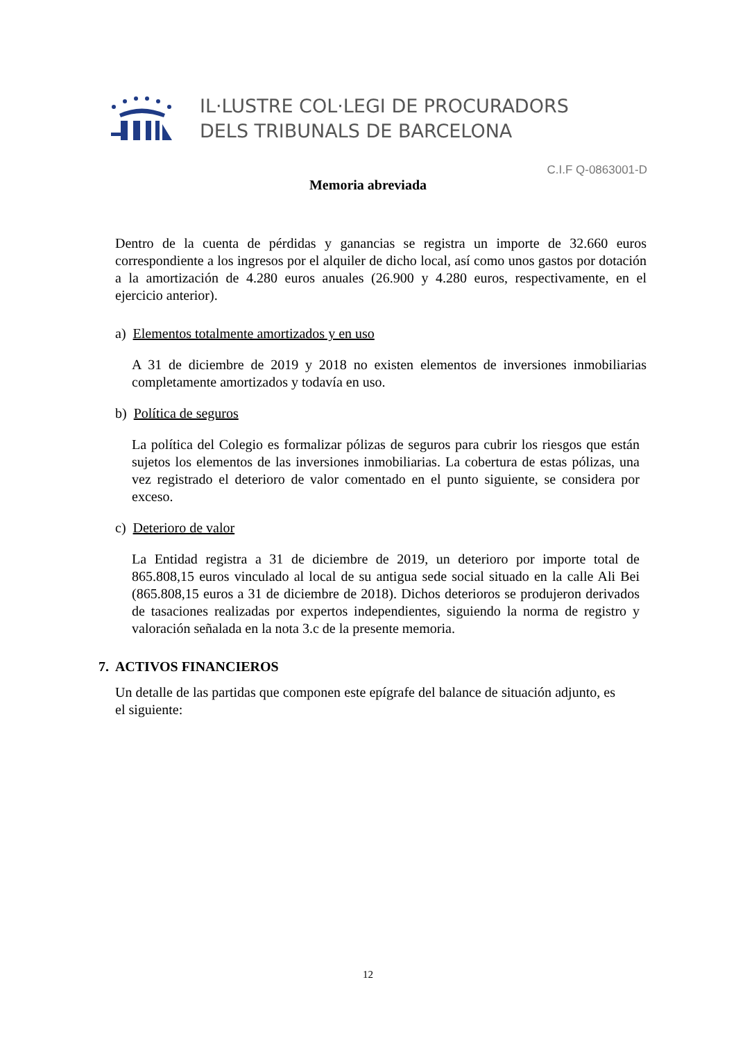IL·LUSTRE COL·LEGI DE PROCURADORS
DELS TRIBUNALS DE BARCELONA
C.I.F Q-0863001-D
Memoria abreviada
Dentro de la cuenta de pérdidas y ganancias se registra un importe de 32.660 euros correspondiente a los ingresos por el alquiler de dicho local, así como unos gastos por dotación a la amortización de 4.280 euros anuales (26.900 y 4.280 euros, respectivamente, en el ejercicio anterior).
a) Elementos totalmente amortizados y en uso
A 31 de diciembre de 2019 y 2018 no existen elementos de inversiones inmobiliarias completamente amortizados y todavía en uso.
b) Política de seguros
La política del Colegio es formalizar pólizas de seguros para cubrir los riesgos que están sujetos los elementos de las inversiones inmobiliarias. La cobertura de estas pólizas, una vez registrado el deterioro de valor comentado en el punto siguiente, se considera por exceso.
c) Deterioro de valor
La Entidad registra a 31 de diciembre de 2019, un deterioro por importe total de 865.808,15 euros vinculado al local de su antigua sede social situado en la calle Ali Bei (865.808,15 euros a 31 de diciembre de 2018). Dichos deterioros se produjeron derivados de tasaciones realizadas por expertos independientes, siguiendo la norma de registro y valoración señalada en la nota 3.c de la presente memoria.
7. ACTIVOS FINANCIEROS
Un detalle de las partidas que componen este epígrafe del balance de situación adjunto, es el siguiente:
12